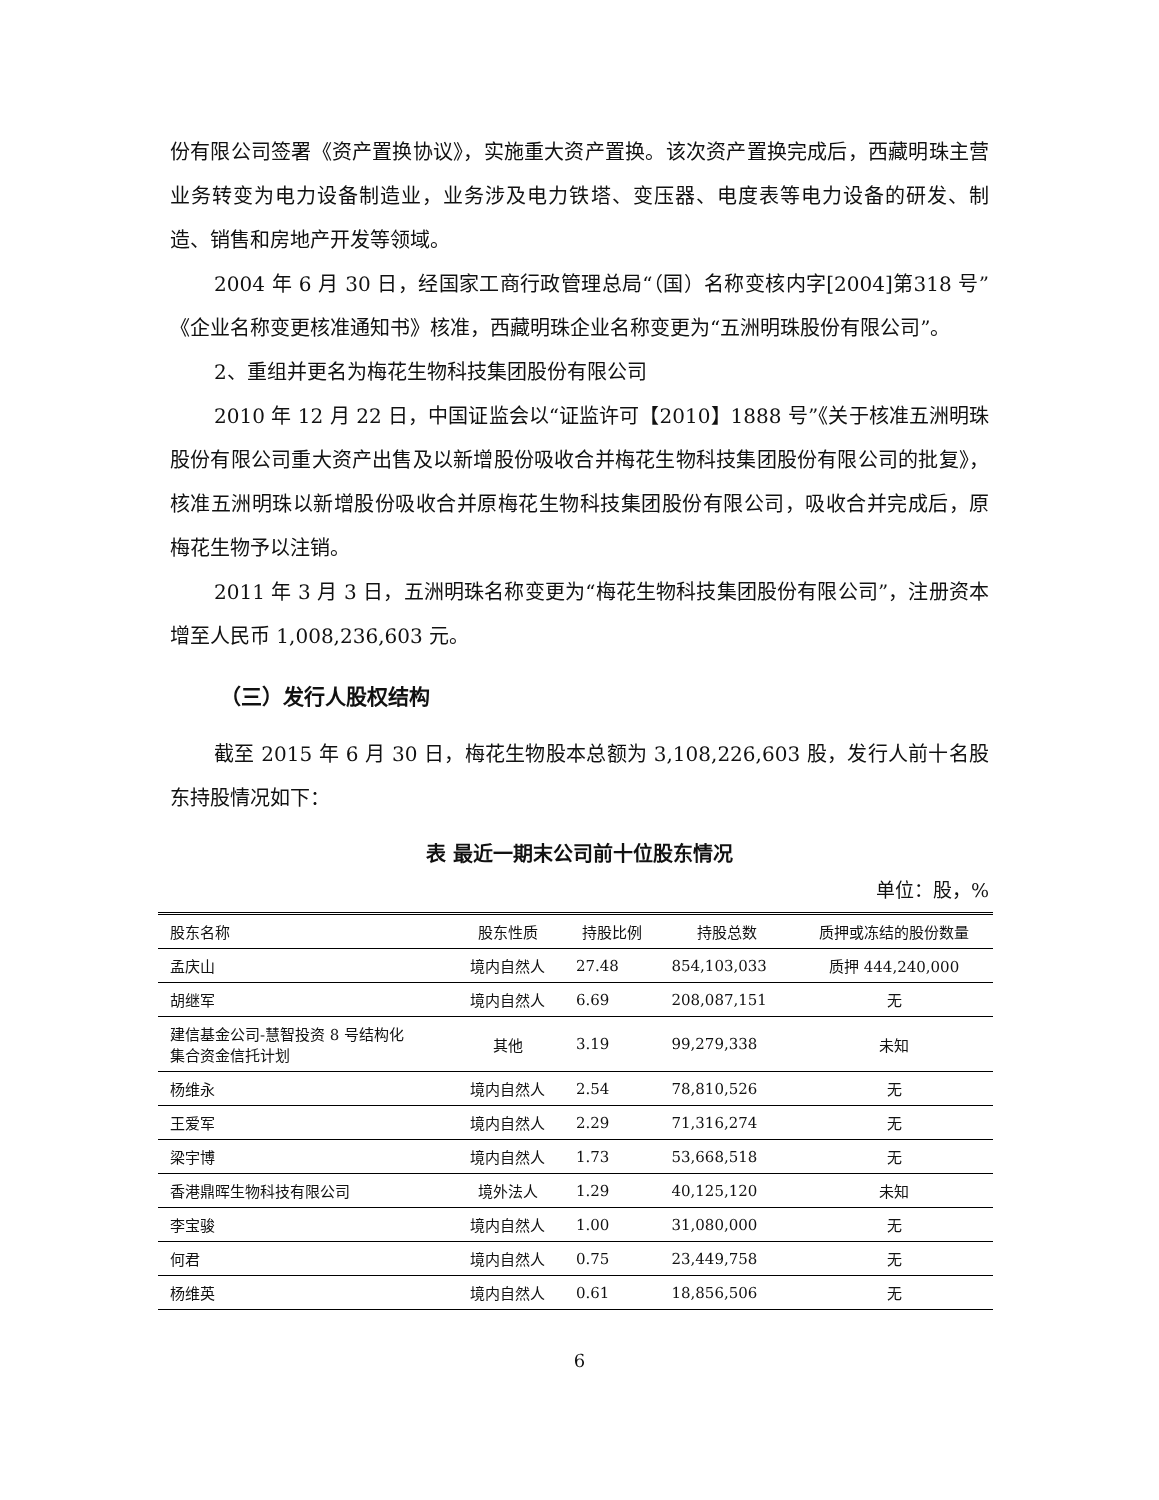份有限公司签署《资产置换协议》，实施重大资产置换。该次资产置换完成后，西藏明珠主营业务转变为电力设备制造业，业务涉及电力铁塔、变压器、电度表等电力设备的研发、制造、销售和房地产开发等领域。
2004 年 6 月 30 日，经国家工商行政管理总局“（国）名称变核内字[2004]第318 号”《企业名称变更核准通知书》核准，西藏明珠企业名称变更为“五洲明珠股份有限公司”。
2、重组并更名为梅花生物科技集团股份有限公司
2010 年 12 月 22 日，中国证监会以“证监许可【2010】1888 号”《关于核准五洲明珠股份有限公司重大资产出售及以新增股份吸收合并梅花生物科技集团股份有限公司的批复》，核准五洲明珠以新增股份吸收合并原梅花生物科技集团股份有限公司，吸收合并完成后，原梅花生物予以注销。
2011 年 3 月 3 日，五洲明珠名称变更为“梅花生物科技集团股份有限公司”，注册资本增至人民币 1,008,236,603 元。
（三）发行人股权结构
截至 2015 年 6 月 30 日，梅花生物股本总额为 3,108,226,603 股，发行人前十名股东持股情况如下：
表 最近一期末公司前十位股东情况
单位：股，%
| 股东名称 | 股东性质 | 持股比例 | 持股总数 | 质押或冻结的股份数量 |
| --- | --- | --- | --- | --- |
| 孟庆山 | 境内自然人 | 27.48 | 854,103,033 | 质押 444,240,000 |
| 胡继军 | 境内自然人 | 6.69 | 208,087,151 | 无 |
| 建信基金公司-慧智投资 8 号结构化 集合资金信托计划 | 其他 | 3.19 | 99,279,338 | 未知 |
| 杨维永 | 境内自然人 | 2.54 | 78,810,526 | 无 |
| 王爱军 | 境内自然人 | 2.29 | 71,316,274 | 无 |
| 梁宇博 | 境内自然人 | 1.73 | 53,668,518 | 无 |
| 香港鼎晖生物科技有限公司 | 境外法人 | 1.29 | 40,125,120 | 未知 |
| 李宝骏 | 境内自然人 | 1.00 | 31,080,000 | 无 |
| 何君 | 境内自然人 | 0.75 | 23,449,758 | 无 |
| 杨维英 | 境内自然人 | 0.61 | 18,856,506 | 无 |
6